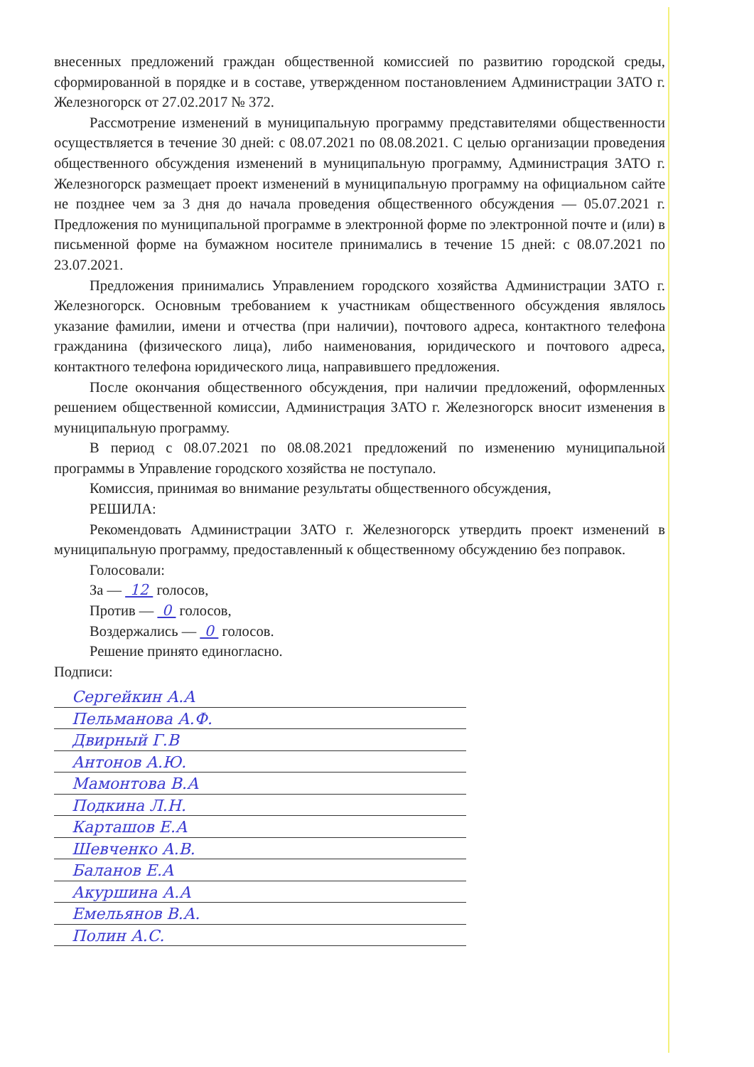внесенных предложений граждан общественной комиссией по развитию городской среды, сформированной в порядке и в составе, утвержденном постановлением Администрации ЗАТО г. Железногорск от 27.02.2017 № 372.
Рассмотрение изменений в муниципальную программу представителями общественности осуществляется в течение 30 дней: с 08.07.2021 по 08.08.2021. С целью организации проведения общественного обсуждения изменений в муниципальную программу, Администрация ЗАТО г. Железногорск размещает проект изменений в муниципальную программу на официальном сайте не позднее чем за 3 дня до начала проведения общественного обсуждения — 05.07.2021 г. Предложения по муниципальной программе в электронной форме по электронной почте и (или) в письменной форме на бумажном носителе принимались в течение 15 дней: с 08.07.2021 по 23.07.2021.
Предложения принимались Управлением городского хозяйства Администрации ЗАТО г. Железногорск. Основным требованием к участникам общественного обсуждения являлось указание фамилии, имени и отчества (при наличии), почтового адреса, контактного телефона гражданина (физического лица), либо наименования, юридического и почтового адреса, контактного телефона юридического лица, направившего предложения.
После окончания общественного обсуждения, при наличии предложений, оформленных решением общественной комиссии, Администрация ЗАТО г. Железногорск вносит изменения в муниципальную программу.
В период с 08.07.2021 по 08.08.2021 предложений по изменению муниципальной программы в Управление городского хозяйства не поступало.
Комиссия, принимая во внимание результаты общественного обсуждения,
РЕШИЛА:
Рекомендовать Администрации ЗАТО г. Железногорск утвердить проект изменений в муниципальную программу, предоставленный к общественному обсуждению без поправок.
Голосовали:
За — 12 голосов,
Против — 0 голосов,
Воздержались — 0 голосов.
Решение принято единогласно.
Подписи:
Сергейкин А.А
Пельманова А.Ф.
Двирный Г.В
Антонов А.Ю.
Мамонтова В.А
Подкина Л.Н.
Карташов Е.А
Шевченко А.В.
Баланов Е.А
Акуршина А.А
Емельянов В.А.
Полин А.С.